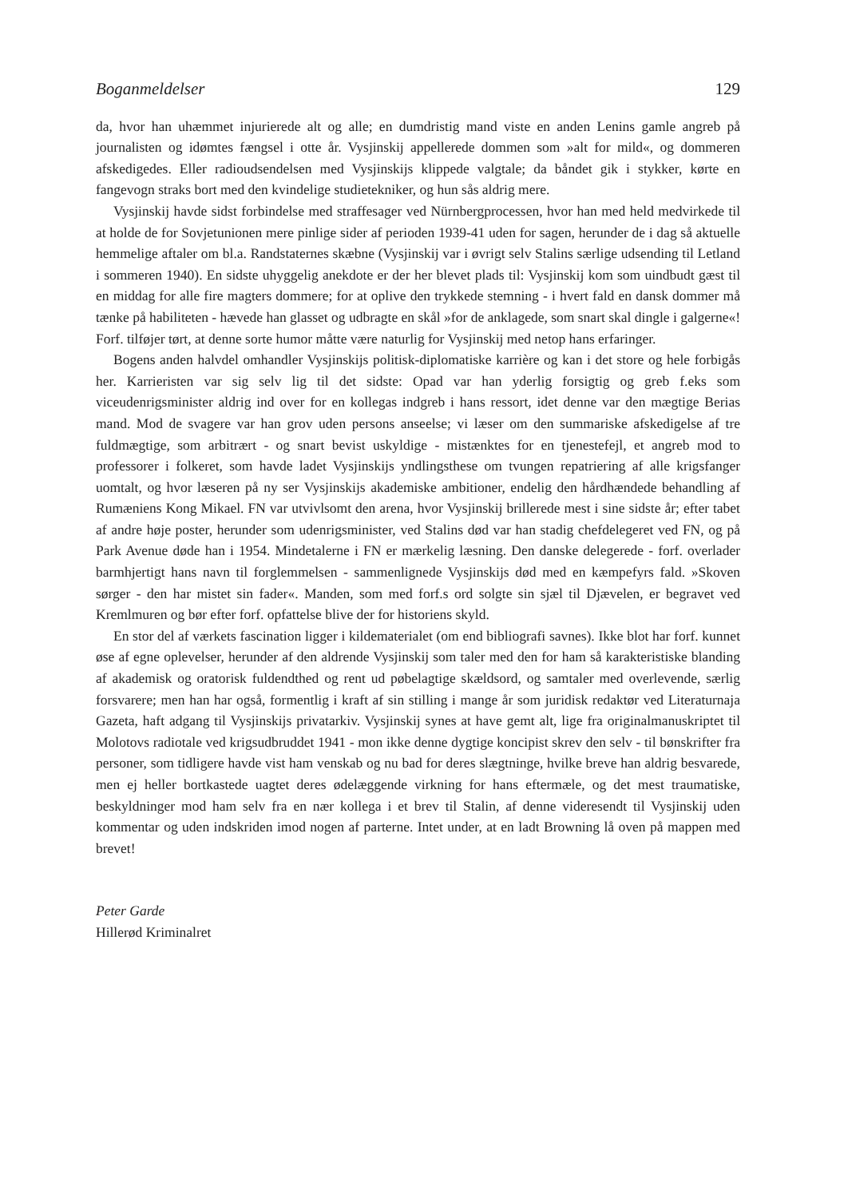Boganmeldelser 129
da, hvor han uhæmmet injurierede alt og alle; en dumdristig mand viste en anden Lenins gamle angreb på journalisten og idømtes fængsel i otte år. Vysjinskij appellerede dommen som »alt for mild«, og dommeren afskedigedes. Eller radioudsendelsen med Vysjinskijs klippede valgtale; da båndet gik i stykker, kørte en fangevogn straks bort med den kvindelige studietekniker, og hun sås aldrig mere.
Vysjinskij havde sidst forbindelse med straffesager ved Nürnbergprocessen, hvor han med held medvirkede til at holde de for Sovjetunionen mere pinlige sider af perioden 1939-41 uden for sagen, herunder de i dag så aktuelle hemmelige aftaler om bl.a. Randstaternes skæbne (Vysjinskij var i øvrigt selv Stalins særlige udsending til Letland i sommeren 1940). En sidste uhyggelig anekdote er der her blevet plads til: Vysjinskij kom som uindbudt gæst til en middag for alle fire magters dommere; for at oplive den trykkede stemning - i hvert fald en dansk dommer må tænke på habiliteten - hævede han glasset og udbragte en skål »for de anklagede, som snart skal dingle i galgerne«! Forf. tilføjer tørt, at denne sorte humor måtte være naturlig for Vysjinskij med netop hans erfaringer.
Bogens anden halvdel omhandler Vysjinskijs politisk-diplomatiske karrière og kan i det store og hele forbigås her. Karrieristen var sig selv lig til det sidste: Opad var han yderlig forsigtig og greb f.eks som viceudenrigsminister aldrig ind over for en kollegas indgreb i hans ressort, idet denne var den mægtige Berias mand. Mod de svagere var han grov uden persons anseelse; vi læser om den summariske afskedigelse af tre fuldmægtige, som arbitrært - og snart bevist uskyldige - mistænktes for en tjenestefejl, et angreb mod to professorer i folkeret, som havde ladet Vysjinskijs yndlingsthese om tvungen repatriering af alle krigsfanger uomtalt, og hvor læseren på ny ser Vysjinskijs akademiske ambitioner, endelig den hårdhændede behandling af Rumæniens Kong Mikael. FN var utvivlsomt den arena, hvor Vysjinskij brillerede mest i sine sidste år; efter tabet af andre høje poster, herunder som udenrigsminister, ved Stalins død var han stadig chefdelegeret ved FN, og på Park Avenue døde han i 1954. Mindetalerne i FN er mærkelig læsning. Den danske delegerede - forf. overlader barmhjertigt hans navn til forglemmelsen - sammenlignede Vysjinskijs død med en kæmpefyrs fald. »Skoven sørger - den har mistet sin fader«. Manden, som med forf.s ord solgte sin sjæl til Djævelen, er begravet ved Kremlmuren og bør efter forf. opfattelse blive der for historiens skyld.
En stor del af værkets fascination ligger i kildematerialet (om end bibliografi savnes). Ikke blot har forf. kunnet øse af egne oplevelser, herunder af den aldrende Vysjinskij som taler med den for ham så karakteristiske blanding af akademisk og oratorisk fuldendthed og rent ud pøbelagtige skældsord, og samtaler med overlevende, særlig forsvarere; men han har også, formentlig i kraft af sin stilling i mange år som juridisk redaktør ved Literaturnaja Gazeta, haft adgang til Vysjinskijs privatarkiv. Vysjinskij synes at have gemt alt, lige fra originalmanuskriptet til Molotovs radiotale ved krigsudbruddet 1941 - mon ikke denne dygtige koncipist skrev den selv - til bønskrifter fra personer, som tidligere havde vist ham venskab og nu bad for deres slægtninge, hvilke breve han aldrig besvarede, men ej heller bortkastede uagtet deres ødelæggende virkning for hans eftermæle, og det mest traumatiske, beskyldninger mod ham selv fra en nær kollega i et brev til Stalin, af denne videresendt til Vysjinskij uden kommentar og uden indskriden imod nogen af parterne. Intet under, at en ladt Browning lå oven på mappen med brevet!
Peter Garde
Hillerød Kriminalret